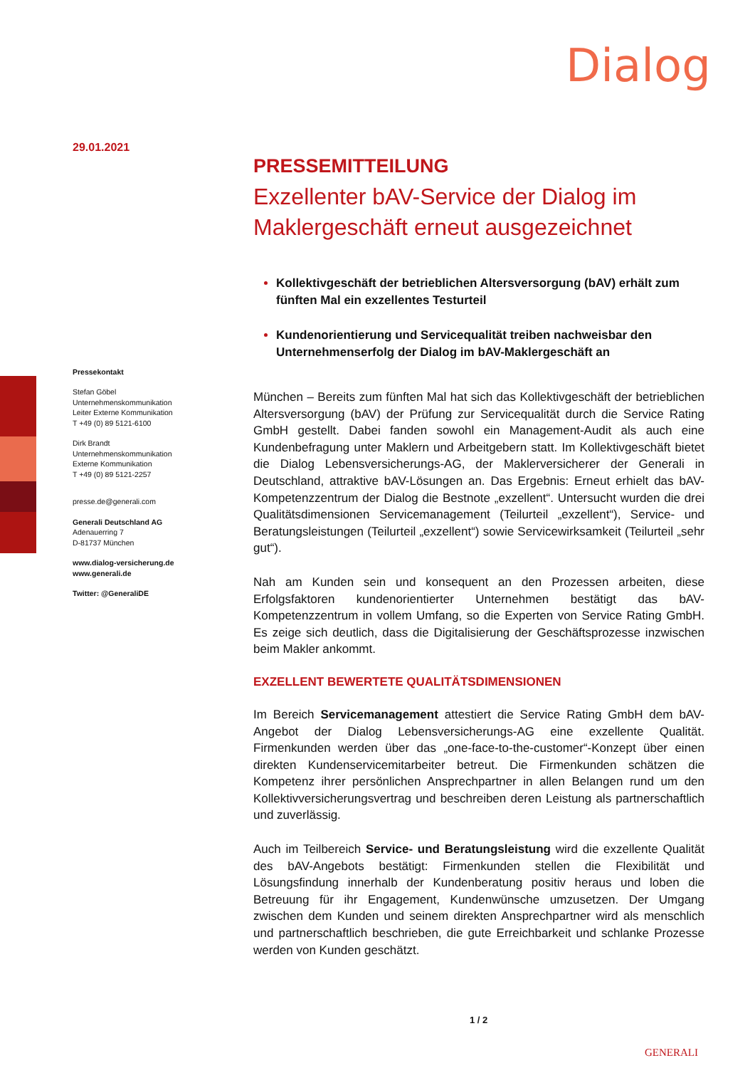Dialog
29.01.2021
Pressekontakt
Stefan Göbel
Unternehmenskommunikation
Leiter Externe Kommunikation
T +49 (0) 89 5121-6100
Dirk Brandt
Unternehmenskommunikation
Externe Kommunikation
T +49 (0) 89 5121-2257
presse.de@generali.com
Generali Deutschland AG
Adenauerring 7
D-81737 München
www.dialog-versicherung.de
www.generali.de
Twitter: @GeneraliDE
PRESSEMITTEILUNG
Exzellenter bAV-Service der Dialog im Maklergeschäft erneut ausgezeichnet
Kollektivgeschäft der betrieblichen Altersversorgung (bAV) erhält zum fünften Mal ein exzellentes Testurteil
Kundenorientierung und Servicequalität treiben nachweisbar den Unternehmenserfolg der Dialog im bAV-Maklergeschäft an
München – Bereits zum fünften Mal hat sich das Kollektivgeschäft der betrieblichen Altersversorgung (bAV) der Prüfung zur Servicequalität durch die Service Rating GmbH gestellt. Dabei fanden sowohl ein Management-Audit als auch eine Kundenbefragung unter Maklern und Arbeitgebern statt. Im Kollektivgeschäft bietet die Dialog Lebensversicherungs-AG, der Maklerversicherer der Generali in Deutschland, attraktive bAV-Lösungen an. Das Ergebnis: Erneut erhielt das bAV-Kompetenzzentrum der Dialog die Bestnote „exzellent“. Untersucht wurden die drei Qualitätsdimensionen Servicemanagement (Teilurteil „exzellent“), Service- und Beratungsleistungen (Teilurteil „exzellent“) sowie Servicewirksamkeit (Teilurteil „sehr gut“).
Nah am Kunden sein und konsequent an den Prozessen arbeiten, diese Erfolgsfaktoren kundenorientierter Unternehmen bestätigt das bAV-Kompetenzzentrum in vollem Umfang, so die Experten von Service Rating GmbH. Es zeige sich deutlich, dass die Digitalisierung der Geschäftsprozesse inzwischen beim Makler ankommt.
EXZELLENT BEWERTETE QUALITÄTSDIMENSIONEN
Im Bereich Servicemanagement attestiert die Service Rating GmbH dem bAV-Angebot der Dialog Lebensversicherungs-AG eine exzellente Qualität. Firmenkunden werden über das „one-face-to-the-customer“-Konzept über einen direkten Kundenservicemitarbeiter betreut. Die Firmenkunden schätzen die Kompetenz ihrer persönlichen Ansprechpartner in allen Belangen rund um den Kollektivversicherungsvertrag und beschreiben deren Leistung als partnerschaftlich und zuverlässig.
Auch im Teilbereich Service- und Beratungsleistung wird die exzellente Qualität des bAV-Angebots bestätigt: Firmenkunden stellen die Flexibilität und Lösungsfindung innerhalb der Kundenberatung positiv heraus und loben die Betreuung für ihr Engagement, Kundenwünsche umzusetzen. Der Umgang zwischen dem Kunden und seinem direkten Ansprechpartner wird als menschlich und partnerschaftlich beschrieben, die gute Erreichbarkeit und schlanke Prozesse werden von Kunden geschätzt.
1 / 2
GENERALI